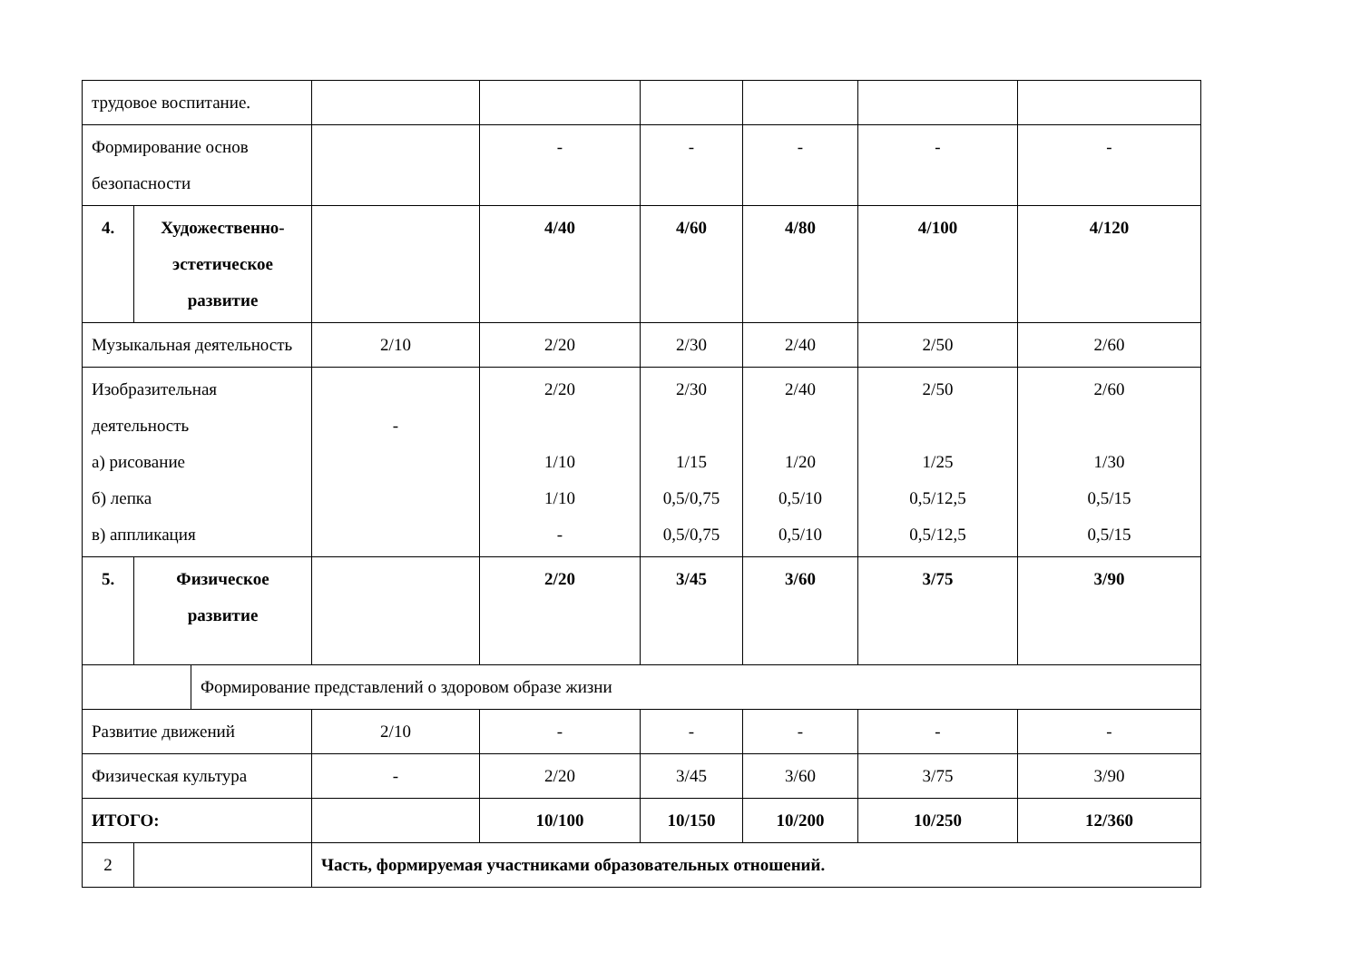| трудовое воспитание. | | | | | | | | |
| Формирование основ безопасности | | | | - | - | - | - | - |
| 4. | Художественно-эстетическое развитие | | | 4/40 | 4/60 | 4/80 | 4/100 | 4/120 |
| Музыкальная деятельность | | | 2/10 | 2/20 | 2/30 | 2/40 | 2/50 | 2/60 |
| Изобразительная деятельность а) рисование б) лепка в) аппликация | | | - | 2/20 1/10 1/10 - | 2/30 1/15 0,5/0,75 0,5/0,75 | 2/40 1/20 0,5/10 0,5/10 | 2/50 1/25 0,5/12,5 0,5/12,5 | 2/60 1/30 0,5/15 0,5/15 |
| 5. | Физическое развитие | | | 2/20 | 3/45 | 3/60 | 3/75 | 3/90 |
| | | Формирование представлений о здоровом образе жизни | | | | | | |
| Развитие движений | | | 2/10 | - | - | - | - | - |
| Физическая культура | | | - | 2/20 | 3/45 | 3/60 | 3/75 | 3/90 |
| ИТОГО: | | | | 10/100 | 10/150 | 10/200 | 10/250 | 12/360 |
| 2 | | | Часть, формируемая участниками образовательных отношений. | | | | | |